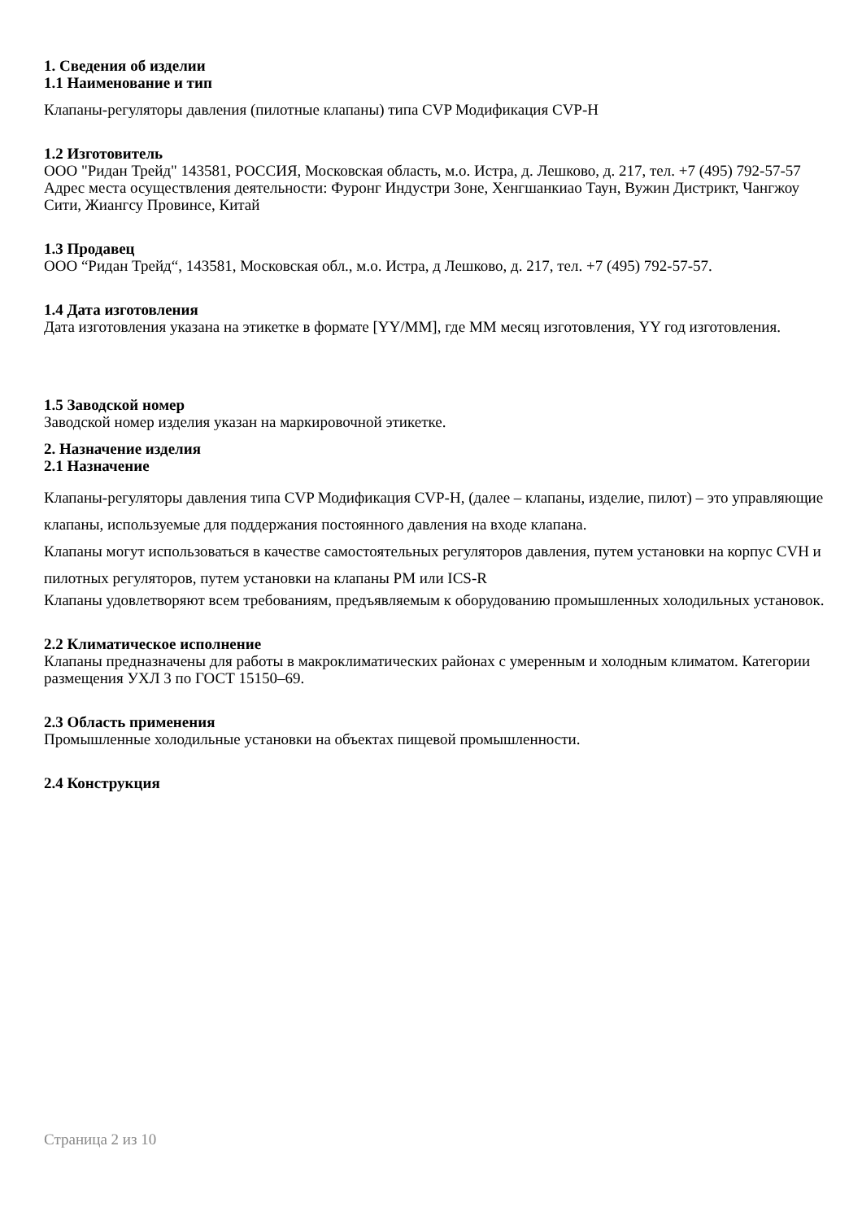1. Сведения об изделии
1.1 Наименование и тип
Клапаны-регуляторы давления (пилотные клапаны) типа CVP Модификация CVP-H
1.2 Изготовитель
ООО "Ридан Трейд" 143581, РОССИЯ, Московская область, м.о. Истра, д. Лешково, д. 217, тел. +7 (495) 792-57-57
Адрес места осуществления деятельности: Фуронг Индустри Зоне, Хенгшанкиао Таун, Вужин Дистрикт, Чангжоу Сити, Жиангсу Провинсе, Китай
1.3 Продавец
ООО “Ридан Трейд“, 143581, Московская обл., м.о. Истра, д Лешково, д. 217, тел. +7 (495) 792-57-57.
1.4 Дата изготовления
Дата изготовления указана на этикетке в формате [YY/MM], где MM месяц изготовления, YY год изготовления.
1.5 Заводской номер
Заводской номер изделия указан на маркировочной этикетке.
2. Назначение изделия
2.1 Назначение
Клапаны-регуляторы давления типа CVP Модификация CVP-H, (далее – клапаны, изделие, пилот) – это управляющие клапаны, используемые для поддержания постоянного давления на входе клапана.
Клапаны могут использоваться в качестве самостоятельных регуляторов давления, путем установки на корпус CVH и пилотных регуляторов, путем установки на клапаны PM или ICS-R
Клапаны удовлетворяют всем требованиям, предъявляемым к оборудованию промышленных холодильных установок.
2.2 Климатическое исполнение
Клапаны предназначены для работы в макроклиматических районах с умеренным и холодным климатом. Категории размещения УХЛ 3 по ГОСТ 15150–69.
2.3 Область применения
Промышленные холодильные установки на объектах пищевой промышленности.
2.4 Конструкция
Страница 2 из 10